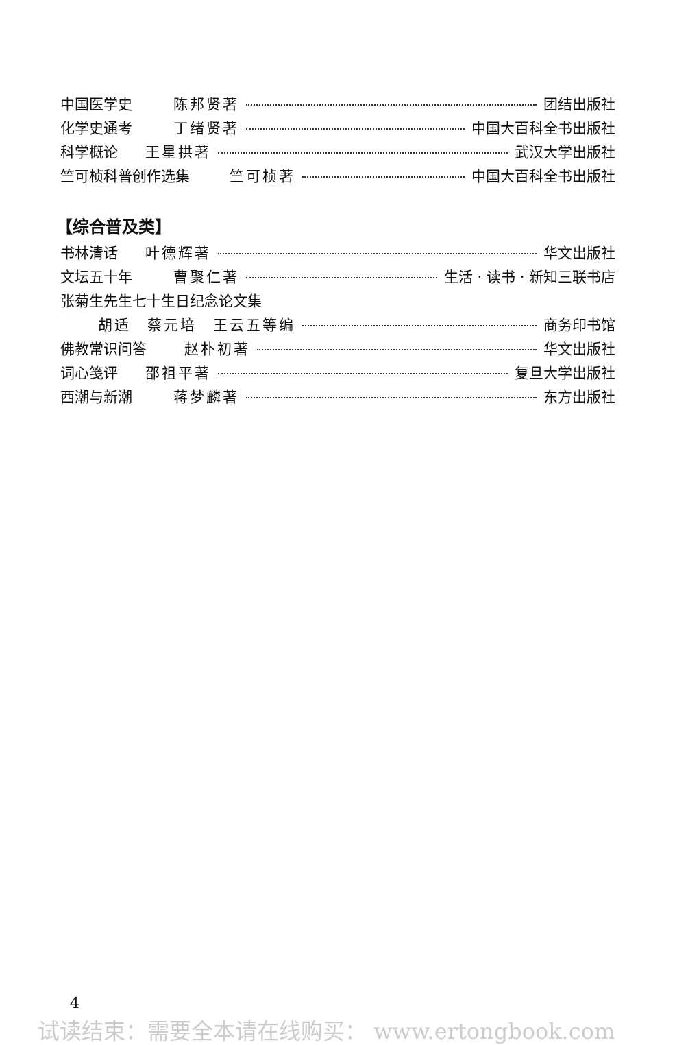中国医学史 陈邦贤著 团结出版社
化学史通考 丁绪贤著 中国大百科全书出版社
科学概论 王星拱著 武汉大学出版社
竺可桢科普创作选集 竺可桢著 中国大百科全书出版社
【综合普及类】
书林清话 叶德辉著 华文出版社
文坛五十年 曹聚仁著 生活 · 读书 · 新知三联书店
张菊生先生七十生日纪念论文集
胡适　蔡元培　王云五等编 商务印书馆
佛教常识问答 赵朴初著 华文出版社
词心笺评 邵祖平著 复旦大学出版社
西潮与新潮 蒋梦麟著 东方出版社
4
试读结束：需要全本请在线购买： www.ertongbook.com